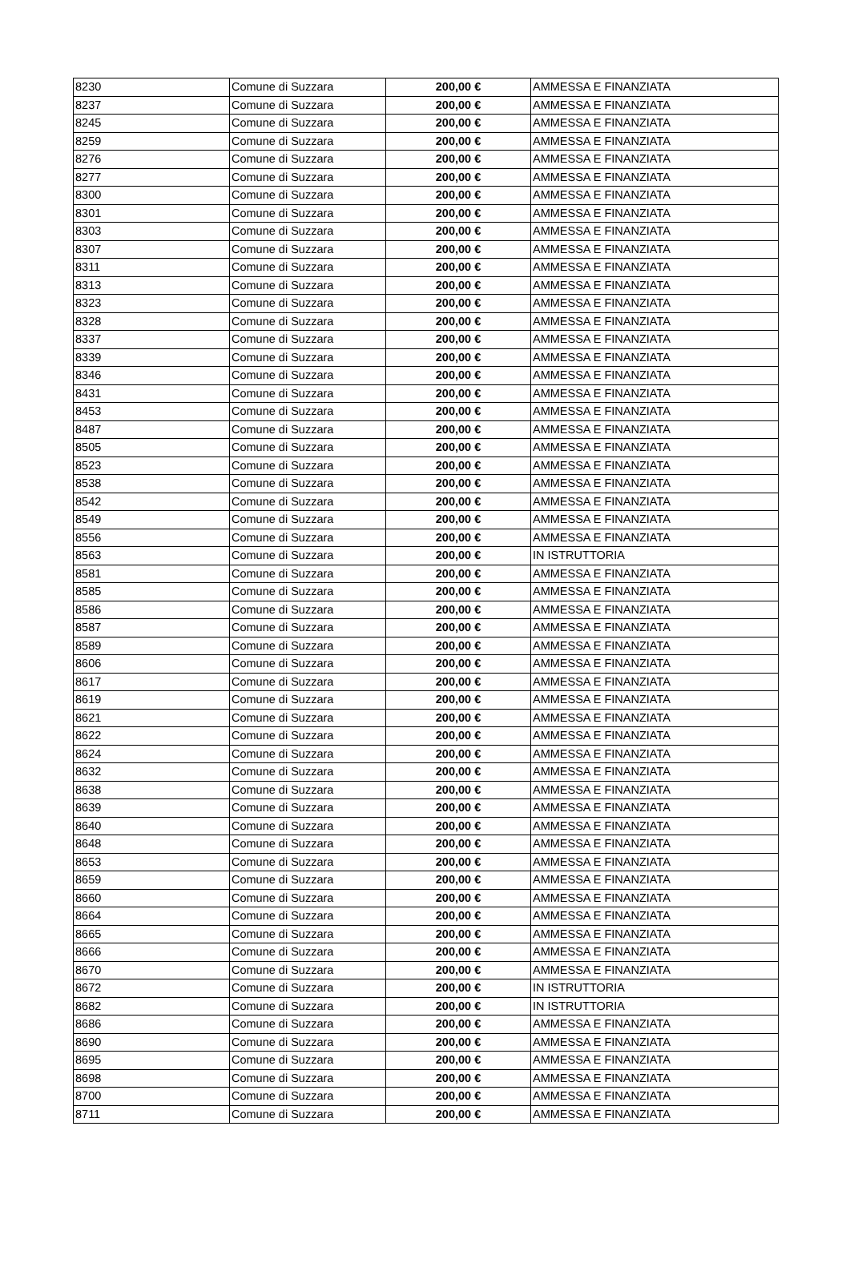| 8230 | Comune di Suzzara | 200,00 € | AMMESSA E FINANZIATA |
| 8237 | Comune di Suzzara | 200,00 € | AMMESSA E FINANZIATA |
| 8245 | Comune di Suzzara | 200,00 € | AMMESSA E FINANZIATA |
| 8259 | Comune di Suzzara | 200,00 € | AMMESSA E FINANZIATA |
| 8276 | Comune di Suzzara | 200,00 € | AMMESSA E FINANZIATA |
| 8277 | Comune di Suzzara | 200,00 € | AMMESSA E FINANZIATA |
| 8300 | Comune di Suzzara | 200,00 € | AMMESSA E FINANZIATA |
| 8301 | Comune di Suzzara | 200,00 € | AMMESSA E FINANZIATA |
| 8303 | Comune di Suzzara | 200,00 € | AMMESSA E FINANZIATA |
| 8307 | Comune di Suzzara | 200,00 € | AMMESSA E FINANZIATA |
| 8311 | Comune di Suzzara | 200,00 € | AMMESSA E FINANZIATA |
| 8313 | Comune di Suzzara | 200,00 € | AMMESSA E FINANZIATA |
| 8323 | Comune di Suzzara | 200,00 € | AMMESSA E FINANZIATA |
| 8328 | Comune di Suzzara | 200,00 € | AMMESSA E FINANZIATA |
| 8337 | Comune di Suzzara | 200,00 € | AMMESSA E FINANZIATA |
| 8339 | Comune di Suzzara | 200,00 € | AMMESSA E FINANZIATA |
| 8346 | Comune di Suzzara | 200,00 € | AMMESSA E FINANZIATA |
| 8431 | Comune di Suzzara | 200,00 € | AMMESSA E FINANZIATA |
| 8453 | Comune di Suzzara | 200,00 € | AMMESSA E FINANZIATA |
| 8487 | Comune di Suzzara | 200,00 € | AMMESSA E FINANZIATA |
| 8505 | Comune di Suzzara | 200,00 € | AMMESSA E FINANZIATA |
| 8523 | Comune di Suzzara | 200,00 € | AMMESSA E FINANZIATA |
| 8538 | Comune di Suzzara | 200,00 € | AMMESSA E FINANZIATA |
| 8542 | Comune di Suzzara | 200,00 € | AMMESSA E FINANZIATA |
| 8549 | Comune di Suzzara | 200,00 € | AMMESSA E FINANZIATA |
| 8556 | Comune di Suzzara | 200,00 € | AMMESSA E FINANZIATA |
| 8563 | Comune di Suzzara | 200,00 € | IN ISTRUTTORIA |
| 8581 | Comune di Suzzara | 200,00 € | AMMESSA E FINANZIATA |
| 8585 | Comune di Suzzara | 200,00 € | AMMESSA E FINANZIATA |
| 8586 | Comune di Suzzara | 200,00 € | AMMESSA E FINANZIATA |
| 8587 | Comune di Suzzara | 200,00 € | AMMESSA E FINANZIATA |
| 8589 | Comune di Suzzara | 200,00 € | AMMESSA E FINANZIATA |
| 8606 | Comune di Suzzara | 200,00 € | AMMESSA E FINANZIATA |
| 8617 | Comune di Suzzara | 200,00 € | AMMESSA E FINANZIATA |
| 8619 | Comune di Suzzara | 200,00 € | AMMESSA E FINANZIATA |
| 8621 | Comune di Suzzara | 200,00 € | AMMESSA E FINANZIATA |
| 8622 | Comune di Suzzara | 200,00 € | AMMESSA E FINANZIATA |
| 8624 | Comune di Suzzara | 200,00 € | AMMESSA E FINANZIATA |
| 8632 | Comune di Suzzara | 200,00 € | AMMESSA E FINANZIATA |
| 8638 | Comune di Suzzara | 200,00 € | AMMESSA E FINANZIATA |
| 8639 | Comune di Suzzara | 200,00 € | AMMESSA E FINANZIATA |
| 8640 | Comune di Suzzara | 200,00 € | AMMESSA E FINANZIATA |
| 8648 | Comune di Suzzara | 200,00 € | AMMESSA E FINANZIATA |
| 8653 | Comune di Suzzara | 200,00 € | AMMESSA E FINANZIATA |
| 8659 | Comune di Suzzara | 200,00 € | AMMESSA E FINANZIATA |
| 8660 | Comune di Suzzara | 200,00 € | AMMESSA E FINANZIATA |
| 8664 | Comune di Suzzara | 200,00 € | AMMESSA E FINANZIATA |
| 8665 | Comune di Suzzara | 200,00 € | AMMESSA E FINANZIATA |
| 8666 | Comune di Suzzara | 200,00 € | AMMESSA E FINANZIATA |
| 8670 | Comune di Suzzara | 200,00 € | AMMESSA E FINANZIATA |
| 8672 | Comune di Suzzara | 200,00 € | IN ISTRUTTORIA |
| 8682 | Comune di Suzzara | 200,00 € | IN ISTRUTTORIA |
| 8686 | Comune di Suzzara | 200,00 € | AMMESSA E FINANZIATA |
| 8690 | Comune di Suzzara | 200,00 € | AMMESSA E FINANZIATA |
| 8695 | Comune di Suzzara | 200,00 € | AMMESSA E FINANZIATA |
| 8698 | Comune di Suzzara | 200,00 € | AMMESSA E FINANZIATA |
| 8700 | Comune di Suzzara | 200,00 € | AMMESSA E FINANZIATA |
| 8711 | Comune di Suzzara | 200,00 € | AMMESSA E FINANZIATA |